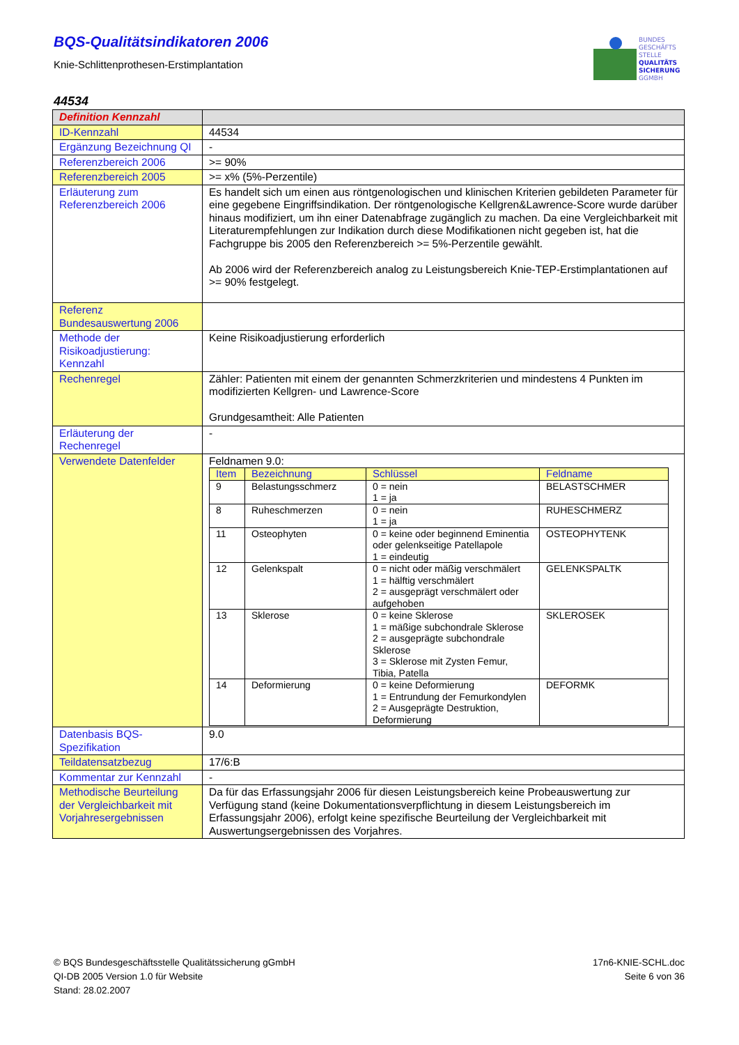BQS-Qualitätsindikatoren 2006
Knie-Schlittenprothesen-Erstimplantation
BUNDES
GESCHÄFTS
STELLE
QUALITÄTS
SICHERUNG
GGMBH
44534
| Definition Kennzahl | |
| ID-Kennzahl | 44534 |
| Ergänzung Bezeichnung QI | - |
| Referenzbereich 2006 | >= 90% |
| Referenzbereich 2005 | >= x% (5%-Perzentile) |
| Erläuterung zum Referenzbereich 2006 | Es handelt sich um einen aus röntgenologischen und klinischen Kriterien gebildeten Parameter für eine gegebene Eingriffsindikation. Der röntgenologische Kellgren&Lawrence-Score wurde darüber hinaus modifiziert, um ihn einer Datenabfrage zugänglich zu machen. Da eine Vergleichbarkeit mit Literaturempfehlungen zur Indikation durch diese Modifikationen nicht gegeben ist, hat die Fachgruppe bis 2005 den Referenzbereich >= 5%-Perzentile gewählt. Ab 2006 wird der Referenzbereich analog zu Leistungsbereich Knie-TEP-Erstimplantationen auf >= 90% festgelegt. |
| Referenz Bundesauswertung 2006 | |
| Methode der Risikoadjustierung: Kennzahl | Keine Risikoadjustierung erforderlich |
| Rechenregel | Zähler: Patienten mit einem der genannten Schmerzkriterien und mindestens 4 Punkten im modifizierten Kellgren- und Lawrence-Score Grundgesamtheit: Alle Patienten |
| Erläuterung der Rechenregel | - |
| Verwendete Datenfelder | Feldnamen 9.0: / Item / Bezeichnung / Schlüssel / Feldname / / 9 / Belastungsschmerz / 0 = nein 1 = ja / BELASTSCHMER / / 8 / Ruheschmerzen / 0 = nein 1 = ja / RUHESCHMERZ / / 11 / Osteophyten / 0 = keine oder beginnend Eminentia oder gelenkseitige Patellapole 1 = eindeutig / OSTEOPHYTENK / / 12 / Gelenkspalt / 0 = nicht oder mäßig verschmälert 1 = hälftig verschmälert 2 = ausgeprägt verschmälert oder aufgehoben / GELENKSPALTK / / 13 / Sklerose / 0 = keine Sklerose 1 = mäßige subchondrale Sklerose 2 = ausgeprägte subchondrale Sklerose 3 = Sklerose mit Zysten Femur, Tibia, Patella / SKLEROSEK / / 14 / Deformierung / 0 = keine Deformierung 1 = Entrundung der Femurkondylen 2 = Ausgeprägte Destruktion, Deformierung / DEFORMK / |
| Datenbasis BQS-Spezifikation | 9.0 |
| Teildatensatzbezug | 17/6:B |
| Kommentar zur Kennzahl | - |
| Methodische Beurteilung der Vergleichbarkeit mit Vorjahresergebnissen | Da für das Erfassungsjahr 2006 für diesen Leistungsbereich keine Probeauswertung zur Verfügung stand (keine Dokumentationsverpflichtung in diesem Leistungsbereich im Erfassungsjahr 2006), erfolgt keine spezifische Beurteilung der Vergleichbarkeit mit Auswertungsergebnissen des Vorjahres. |
© BQS Bundesgeschäftsstelle Qualitätssicherung gGmbH
QI-DB 2005 Version 1.0 für Website
Stand: 28.02.2007
17n6-KNIE-SCHL.doc
Seite 6 von 36